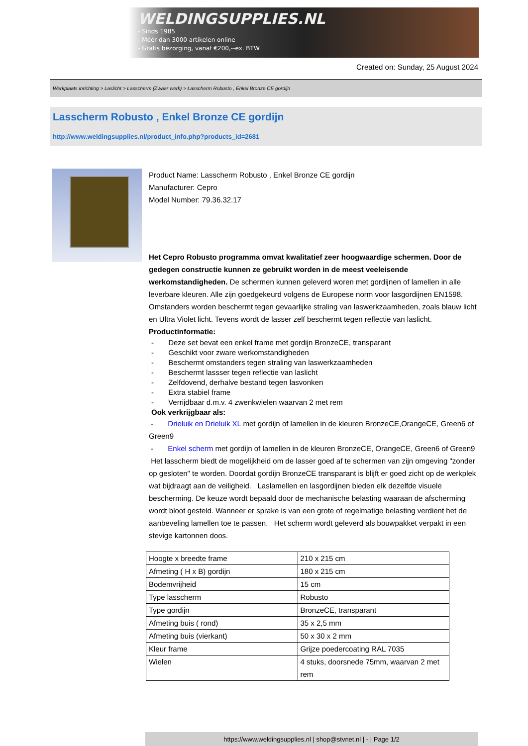WELDINGSUPPLIES.NL
- Sinds 1985
- Méér dan 3000 artikelen online
- Gratis bezorging, vanaf €200,--ex. BTW
Created on: Sunday, 25 August 2024
Werkplaats inrichting > Laslicht > Lasscherm (Zwaar werk) > Lasscherm Robusto , Enkel Bronze CE gordijn
Lasscherm Robusto , Enkel Bronze CE gordijn
http://www.weldingsupplies.nl/product_info.php?products_id=2681
Product Name: Lasscherm Robusto , Enkel Bronze CE gordijn
Manufacturer: Cepro
Model Number: 79.36.32.17
Het Cepro Robusto programma omvat kwalitatief zeer hoogwaardige schermen. Door de gedegen constructie kunnen ze gebruikt worden in de meest veeleisende werkomstandigheden. De schermen kunnen geleverd woren met gordijnen of lamellen in alle leverbare kleuren. Alle zijn goedgekeurd volgens de Europese norm voor lasgordijnen EN1598. Omstanders worden beschermt tegen gevaarlijke straling van laswerkzaamheden, zoals blauw licht en Ultra Violet licht. Tevens wordt de lasser zelf beschermt tegen reflectie van laslicht. Productinformatie:
- Deze set bevat een enkel frame met gordijn BronzeCE, transparant
- Geschikt voor zware werkomstandigheden
- Beschermt omstanders tegen straling van laswerkzaamheden
- Beschermt lassser tegen reflectie van laslicht
- Zelfdovend, derhalve bestand tegen lasvonken
- Extra stabiel frame
- Verrijdbaar d.m.v. 4 zwenkwielen waarvan 2 met rem
Ook verkrijgbaar als:
- Drieluik en Drieluik XL met gordijn of lamellen in de kleuren BronzeCE,OrangeCE, Green6 of Green9
- Enkel scherm met gordijn of lamellen in de kleuren BronzeCE, OrangeCE, Green6 of Green9
Het lasscherm biedt de mogelijkheid om de lasser goed af te schermen van zijn omgeving "zonder op gesloten" te worden. Doordat gordijn BronzeCE transparant is blijft er goed zicht op de werkplek wat bijdraagt aan de veiligheid. Laslamellen en lasgordijnen bieden elk dezelfde visuele bescherming. De keuze wordt bepaald door de mechanische belasting waaraan de afscherming wordt bloot gesteld. Wanneer er sprake is van een grote of regelmatige belasting verdient het de aanbeveling lamellen toe te passen. Het scherm wordt geleverd als bouwpakket verpakt in een stevige kartonnen doos.
| Hoogte x breedte frame | 210 x 215 cm |
| Afmeting ( H x B) gordijn | 180 x 215 cm |
| Bodemvrijheid | 15 cm |
| Type lasscherm | Robusto |
| Type gordijn | BronzeCE, transparant |
| Afmeting buis ( rond) | 35 x 2,5 mm |
| Afmeting buis (vierkant) | 50 x 30 x 2 mm |
| Kleur frame | Grijze poedercoating RAL 7035 |
| Wielen | 4 stuks, doorsnede 75mm, waarvan 2 met rem |
https://www.weldingsupplies.nl | shop@stvnet.nl | - | Page 1/2